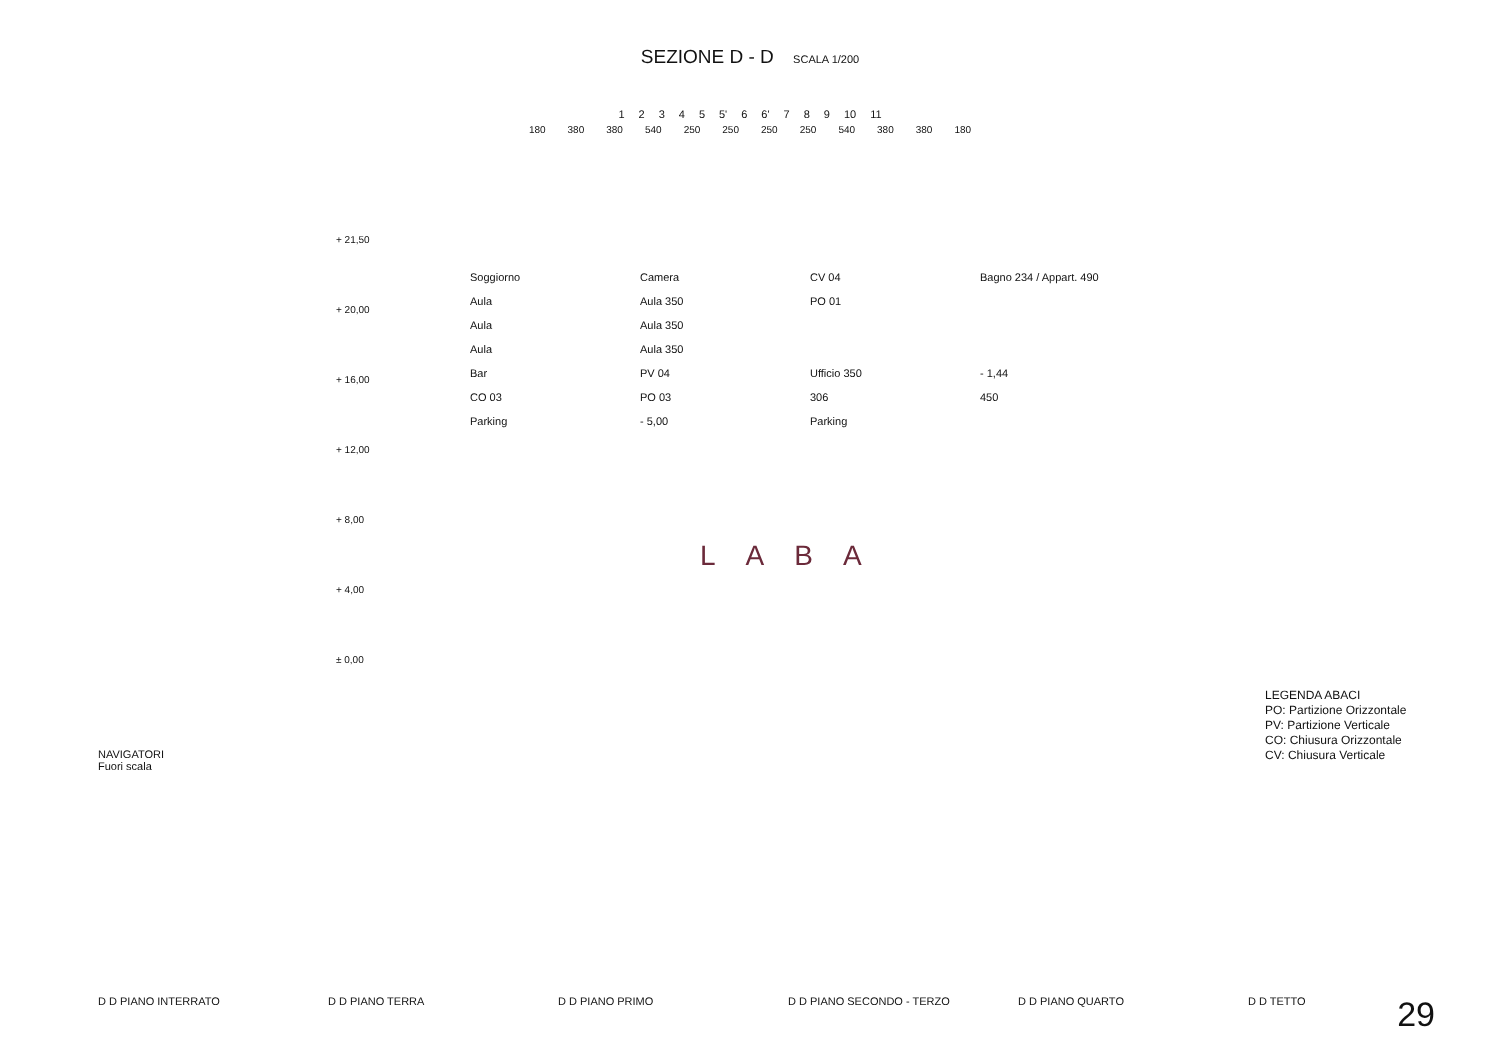SEZIONE D - D SCALA 1/200
1 2 3 4 5 5' 6 6' 7 8 9 10 11
180 380 380 540 250 250 250 250 540 380 380 180
+ 21,50
+ 20,00
+ 16,00
+ 12,00
+ 8,00
+ 4,00
± 0,00
Soggiorno Camera CV 04 Bagno 234 / Appart. 490 Aula Aula 350 PO 01 Aula Aula 350 Aula Aula 350 Bar PV 04 Ufficio 350 - 1,44 CO 03 PO 03 306 450 Parking - 5,00 Parking
LABA
NAVIGATORI
Fuori scala
LEGENDA ABACI
PO: Partizione Orizzontale
PV: Partizione Verticale
CO: Chiusura Orizzontale
CV: Chiusura Verticale
D D PIANO INTERRATO D D PIANO TERRA D D PIANO PRIMO D D PIANO SECONDO - TERZO D D PIANO QUARTO D D TETTO
29